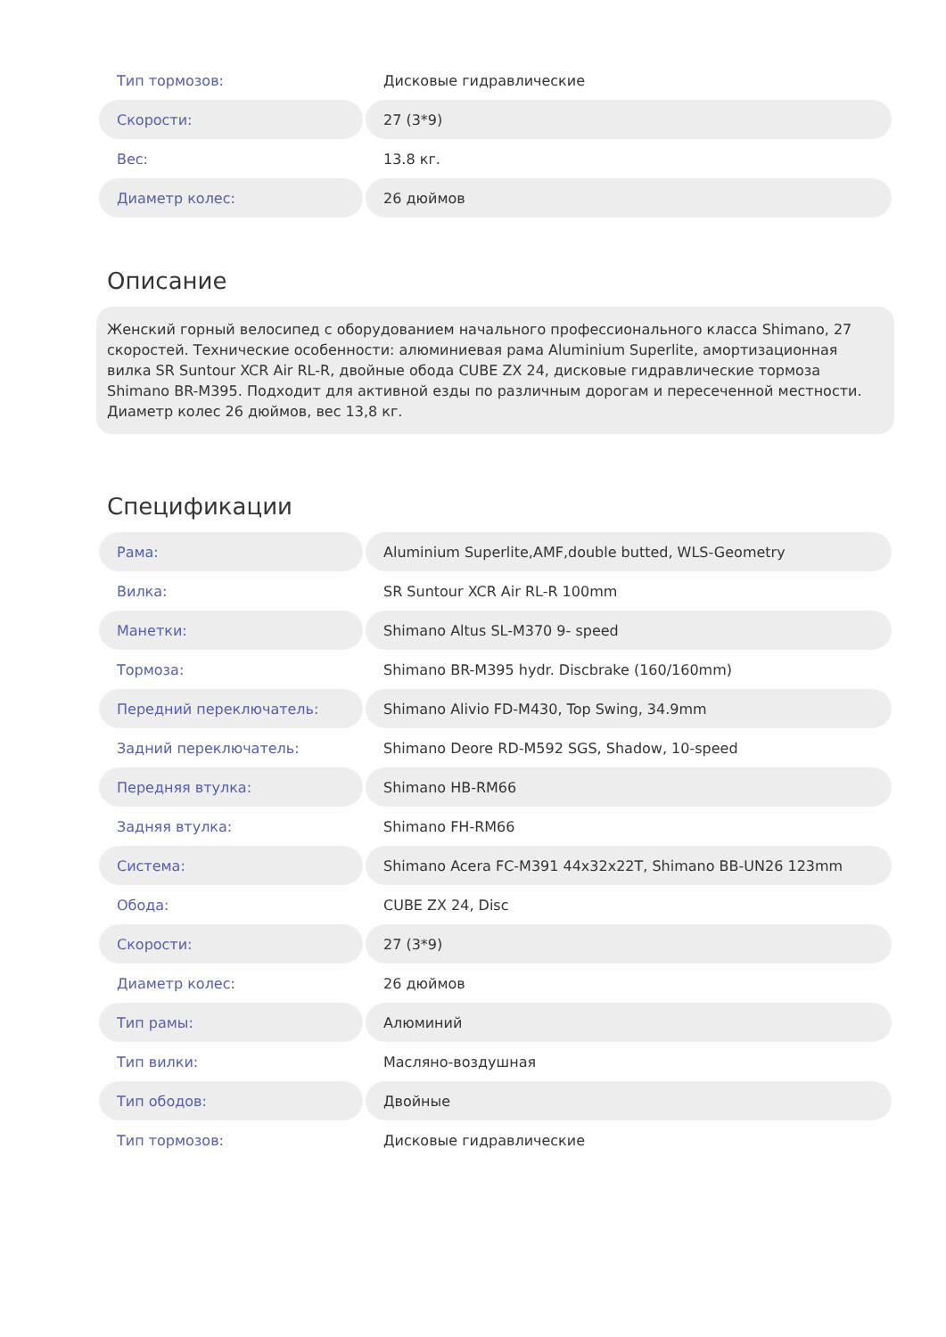| Тип тормозов: | Дисковые гидравлические |
| Скорости: | 27 (3*9) |
| Вес: | 13.8 кг. |
| Диаметр колес: | 26 дюймов |
Описание
Женский горный велосипед с оборудованием начального профессионального класса Shimano, 27 скоростей. Технические особенности: алюминиевая рама Aluminium Superlite, амортизационная вилка SR Suntour XCR Air RL-R, двойные обода CUBE ZX 24, дисковые гидравлические тормоза Shimano BR-M395. Подходит для активной езды по различным дорогам и пересеченной местности. Диаметр колес 26 дюймов, вес 13,8 кг.
Спецификации
| Рама: | Aluminium Superlite,AMF,double butted, WLS-Geometry |
| Вилка: | SR Suntour XCR Air RL-R 100mm |
| Манетки: | Shimano Altus SL-M370 9- speed |
| Тормоза: | Shimano BR-M395 hydr. Discbrake (160/160mm) |
| Передний переключатель: | Shimano Alivio FD-M430, Top Swing, 34.9mm |
| Задний переключатель: | Shimano Deore RD-M592 SGS, Shadow, 10-speed |
| Передняя втулка: | Shimano HB-RM66 |
| Задняя втулка: | Shimano FH-RM66 |
| Система: | Shimano Acera FC-M391 44x32x22T, Shimano BB-UN26 123mm |
| Обода: | CUBE ZX 24, Disc |
| Скорости: | 27 (3*9) |
| Диаметр колес: | 26 дюймов |
| Тип рамы: | Алюминий |
| Тип вилки: | Масляно-воздушная |
| Тип ободов: | Двойные |
| Тип тормозов: | Дисковые гидравлические |